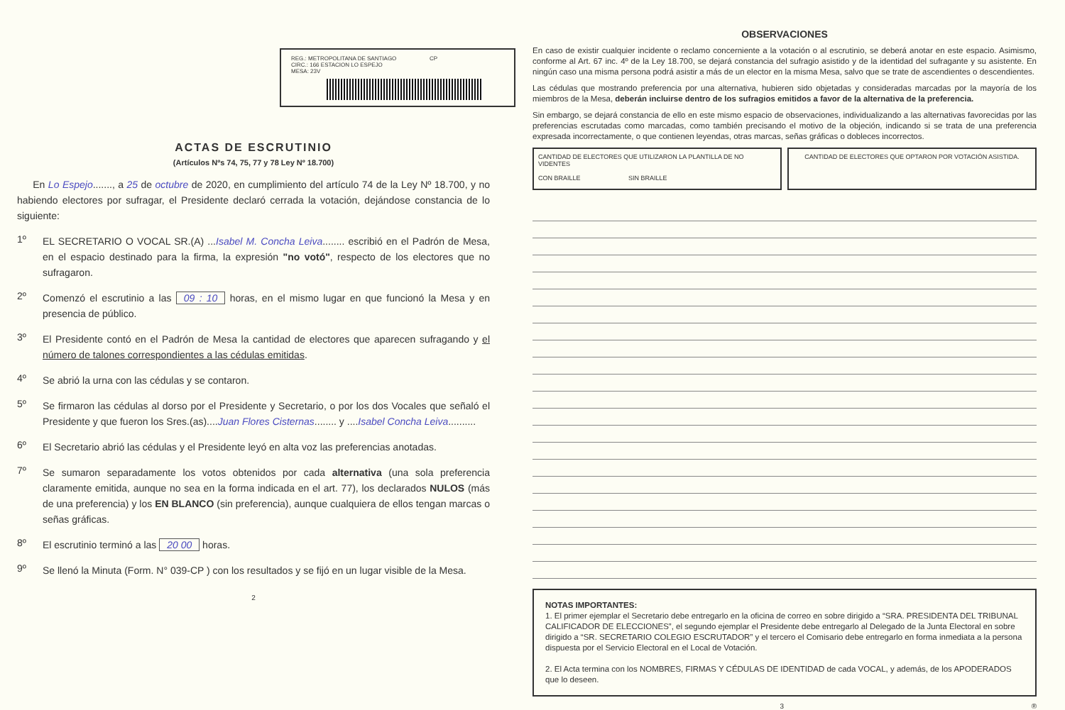REG.: METROPOLITANA DE SANTIAGO CP
CIRC.: 166 ESTACION LO ESPEJO
MESA: 23V
ACTAS DE ESCRUTINIO
(Artículos Nºs 74, 75, 77 y 78 Ley Nº 18.700)
En Lo Espejo......., a 25 de octubre de 2020, en cumplimiento del artículo 74 de la Ley Nº 18.700, y no habiendo electores por sufragar, el Presidente declaró cerrada la votación, dejándose constancia de lo siguiente:
1º
EL SECRETARIO O VOCAL SR.(A) ...Isabel M. Concha Leiva........ escribió en el Padrón de Mesa, en el espacio destinado para la firma, la expresión "no votó", respecto de los electores que no sufragaron.
2º
Comenzó el escrutinio a las 09 : 10 horas, en el mismo lugar en que funcionó la Mesa y en presencia de público.
3º
El Presidente contó en el Padrón de Mesa la cantidad de electores que aparecen sufragando y el número de talones correspondientes a las cédulas emitidas.
4º
Se abrió la urna con las cédulas y se contaron.
5º
Se firmaron las cédulas al dorso por el Presidente y Secretario, o por los dos Vocales que señaló el Presidente y que fueron los Sres.(as)....Juan Flores Cisternas........ y ....Isabel Concha Leiva..........
6º
El Secretario abrió las cédulas y el Presidente leyó en alta voz las preferencias anotadas.
7º
Se sumaron separadamente los votos obtenidos por cada alternativa (una sola preferencia claramente emitida, aunque no sea en la forma indicada en el art. 77), los declarados NULOS (más de una preferencia) y los EN BLANCO (sin preferencia), aunque cualquiera de ellos tengan marcas o señas gráficas.
8º
El escrutinio terminó a las 20 00 horas.
9º
Se llenó la Minuta (Form. N° 039-CP ) con los resultados y se fijó en un lugar visible de la Mesa.
2
OBSERVACIONES
En caso de existir cualquier incidente o reclamo concerniente a la votación o al escrutinio, se deberá anotar en este espacio. Asimismo, conforme al Art. 67 inc. 4º de la Ley 18.700, se dejará constancia del sufragio asistido y de la identidad del sufragante y su asistente. En ningún caso una misma persona podrá asistir a más de un elector en la misma Mesa, salvo que se trate de ascendientes o descendientes.
Las cédulas que mostrando preferencia por una alternativa, hubieren sido objetadas y consideradas marcadas por la mayoría de los miembros de la Mesa, deberán incluirse dentro de los sufragios emitidos a favor de la alternativa de la preferencia.
Sin embargo, se dejará constancia de ello en este mismo espacio de observaciones, individualizando a las alternativas favorecidas por las preferencias escrutadas como marcadas, como también precisando el motivo de la objeción, indicando si se trata de una preferencia expresada incorrectamente, o que contienen leyendas, otras marcas, señas gráficas o dobleces incorrectos.
CANTIDAD DE ELECTORES QUE UTILIZARON LA PLANTILLA DE NO VIDENTES
CON BRAILLE SIN BRAILLE
CANTIDAD DE ELECTORES QUE OPTARON POR VOTACIÓN ASISTIDA.
NOTAS IMPORTANTES:
1. El primer ejemplar el Secretario debe entregarlo en la oficina de correo en sobre dirigido a “SRA. PRESIDENTA DEL TRIBUNAL CALIFICADOR DE ELECCIONES”, el segundo ejemplar el Presidente debe entregarlo al Delegado de la Junta Electoral en sobre dirigido a “SR. SECRETARIO COLEGIO ESCRUTADOR” y el tercero el Comisario debe entregarlo en forma inmediata a la persona dispuesta por el Servicio Electoral en el Local de Votación.
2. El Acta termina con los NOMBRES, FIRMAS Y CÉDULAS DE IDENTIDAD de cada VOCAL, y además, de los APODERADOS que lo deseen.
3 ®